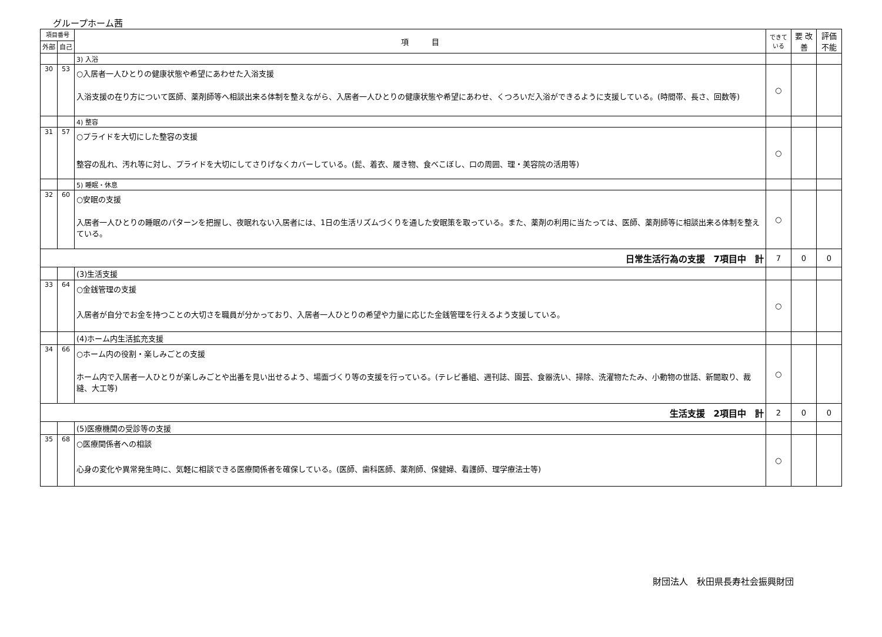グループホーム茜
| 項目番号 | | 項 目 | できて いる | 要 改善 | 評価 不能 |
| --- | --- | --- | --- | --- | --- |
| 外部 | 自己 | | | | |
| | | 3) 入浴 | | | |
| 30 | 53 | ○入居者一人ひとりの健康状態や希望にあわせた入浴支援 入浴支援の在り方について医師、薬剤師等へ相談出来る体制を整えながら、入居者一人ひとりの健康状態や希望にあわせ、くつろいだ入浴ができるように支援している。(時間帯、長さ、回数等) | ○ | | |
| | | 4) 整容 | | | |
| 31 | 57 | ○プライドを大切にした整容の支援 整容の乱れ、汚れ等に対し、プライドを大切にしてさりげなくカバーしている。(髭、着衣、履き物、食べこぼし、口の周囲、理・美容院の活用等) | ○ | | |
| | | 5) 睡眠・休息 | | | |
| 32 | 60 | ○安眠の支援 入居者一人ひとりの睡眠のパターンを把握し、夜眠れない入居者には、1日の生活リズムづくりを通した安眠策を取っている。また、薬剤の利用に当たっては、医師、薬剤師等に相談出来る体制を整えている。 | ○ | | |
| 日常生活行為の支援 7項目中 計 | | | 7 | 0 | 0 |
| | | (3)生活支援 | | | |
| 33 | 64 | ○金銭管理の支援 入居者が自分でお金を持つことの大切さを職員が分かっており、入居者一人ひとりの希望や力量に応じた金銭管理を行えるよう支援している。 | ○ | | |
| | | (4)ホーム内生活拡充支援 | | | |
| 34 | 66 | ○ホーム内の役割・楽しみごとの支援 ホーム内で入居者一人ひとりが楽しみごとや出番を見い出せるよう、場面づくり等の支援を行っている。(テレビ番組、週刊誌、園芸、食器洗い、掃除、洗濯物たたみ、小動物の世話、新聞取り、裁縫、大工等) | ○ | | |
| 生活支援 2項目中 計 | | | 2 | 0 | 0 |
| | | (5)医療機関の受診等の支援 | | | |
| 35 | 68 | ○医療関係者への相談 心身の変化や異常発生時に、気軽に相談できる医療関係者を確保している。(医師、歯科医師、薬剤師、保健婦、看護師、理学療法士等) | ○ | | |
財団法人　秋田県長寿社会振興財団